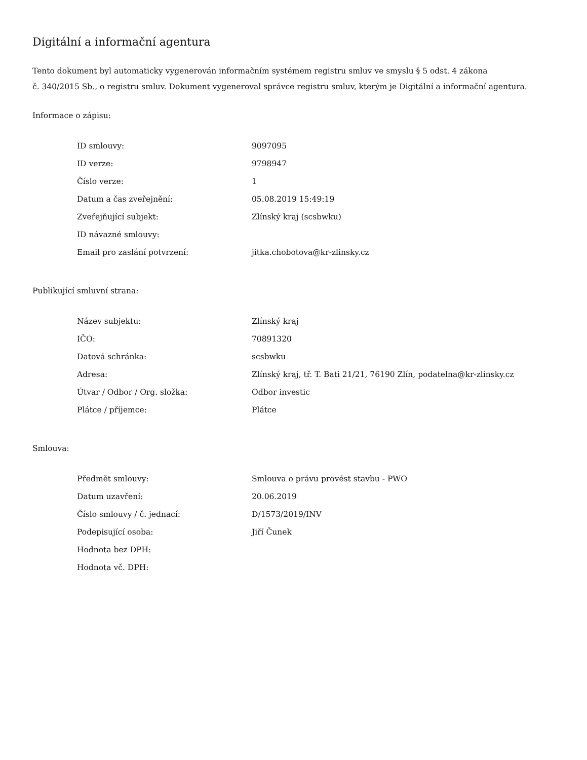Digitální a informační agentura
Tento dokument byl automaticky vygenerován informačním systémem registru smluv ve smyslu § 5 odst. 4 zákona
č. 340/2015 Sb., o registru smluv. Dokument vygeneroval správce registru smluv, kterým je Digitální a informační agentura.
Informace o zápisu:
| ID smlouvy: | 9097095 |
| ID verze: | 9798947 |
| Číslo verze: | 1 |
| Datum a čas zveřejnění: | 05.08.2019 15:49:19 |
| Zveřejňující subjekt: | Zlínský kraj (scsbwku) |
| ID návazné smlouvy: | |
| Email pro zaslání potvrzení: | jitka.chobotova@kr-zlinsky.cz |
Publikující smluvní strana:
| Název subjektu: | Zlínský kraj |
| IČO: | 70891320 |
| Datová schránka: | scsbwku |
| Adresa: | Zlínský kraj, tř. T. Bati 21/21, 76190 Zlín, podatelna@kr-zlinsky.cz |
| Útvar / Odbor / Org. složka: | Odbor investic |
| Plátce / příjemce: | Plátce |
Smlouva:
| Předmět smlouvy: | Smlouva o právu provést stavbu - PWO |
| Datum uzavření: | 20.06.2019 |
| Číslo smlouvy / č. jednací: | D/1573/2019/INV |
| Podepisující osoba: | Jiří Čunek |
| Hodnota bez DPH: | |
| Hodnota vč. DPH: | |